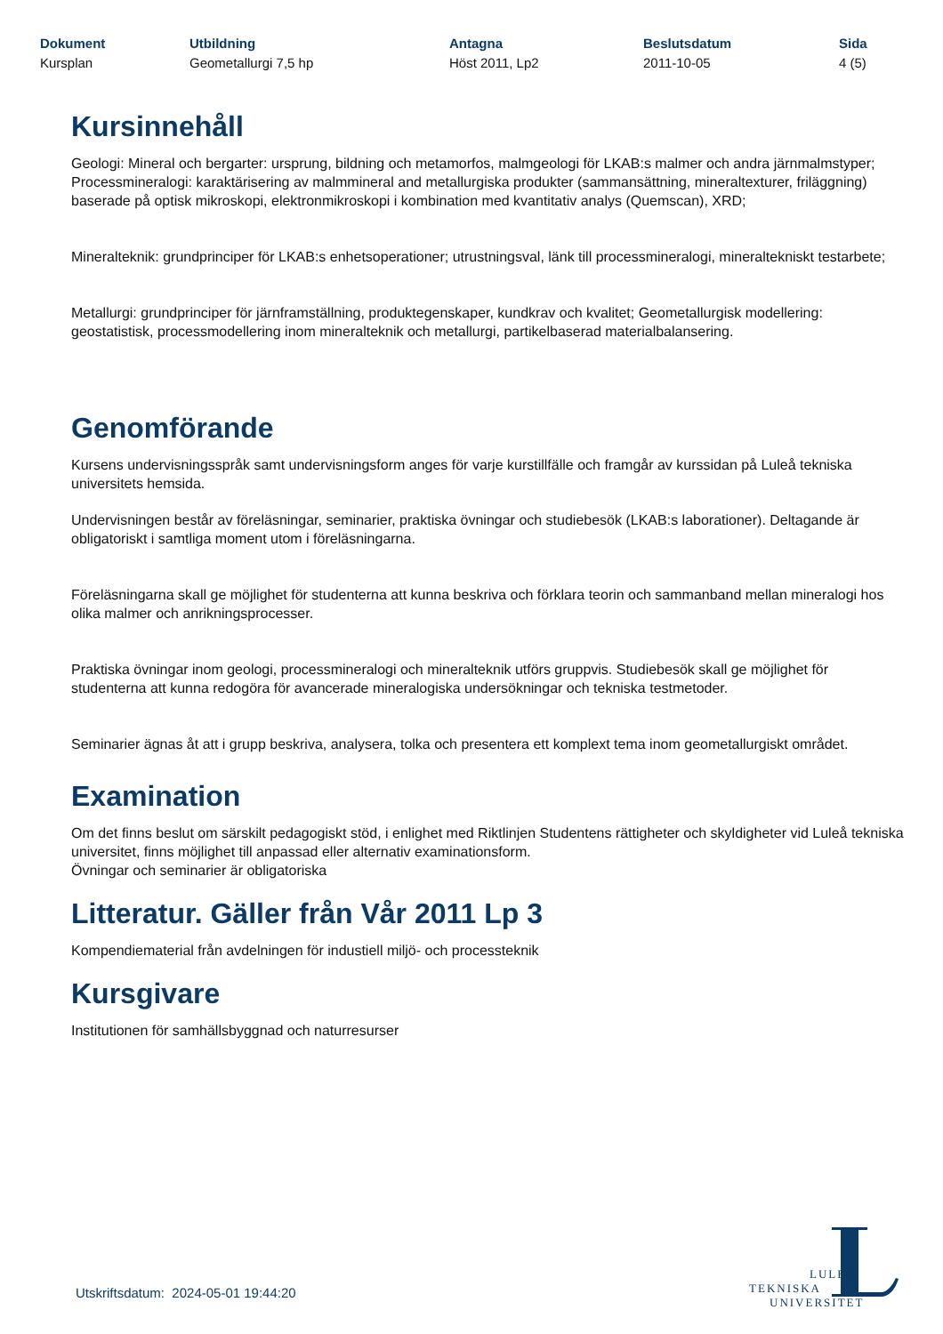Dokument
Kursplan
Utbildning
Geometallurgi 7,5 hp
Antagna
Höst 2011, Lp2
Beslutsdatum
2011-10-05
Sida
4 (5)
Kursinnehåll
Geologi: Mineral och bergarter: ursprung, bildning och metamorfos, malmgeologi för LKAB:s malmer och andra järnmalmstyper; Processmineralogi: karaktärisering av malmmineral and metallurgiska produkter (sammansättning, mineraltexturer, friläggning) baserade på optisk mikroskopi, elektronmikroskopi i kombination med kvantitativ analys (Quemscan), XRD;
Mineralteknik: grundprinciper för LKAB:s enhetsoperationer; utrustningsval, länk till processmineralogi, mineraltekniskt testarbete;
Metallurgi: grundprinciper för järnframställning, produktegenskaper, kundkrav och kvalitet; Geometallurgisk modellering: geostatistisk, processmodellering inom mineralteknik och metallurgi, partikelbaserad materialbalansering.
Genomförande
Kursens undervisningsspråk samt undervisningsform anges för varje kurstillfälle och framgår av kurssidan på Luleå tekniska universitets hemsida.
Undervisningen består av föreläsningar, seminarier, praktiska övningar och studiebesök (LKAB:s laborationer). Deltagande är obligatoriskt i samtliga moment utom i föreläsningarna.
Föreläsningarna skall ge möjlighet för studenterna att kunna beskriva och förklara teorin och sammanband mellan mineralogi hos olika malmer och anrikningsprocesser.
Praktiska övningar inom geologi, processmineralogi och mineralteknik utförs gruppvis. Studiebesök skall ge möjlighet för studenterna att kunna redogöra för avancerade mineralogiska undersökningar och tekniska testmetoder.
Seminarier ägnas åt att i grupp beskriva, analysera, tolka och presentera ett komplext tema inom geometallurgiskt området.
Examination
Om det finns beslut om särskilt pedagogiskt stöd, i enlighet med Riktlinjen Studentens rättigheter och skyldigheter vid Luleå tekniska universitet, finns möjlighet till anpassad eller alternativ examinationsform.
Övningar och seminarier är obligatoriska
Litteratur. Gäller från Vår 2011 Lp 3
Kompendiematerial från avdelningen för industiell miljö- och processteknik
Kursgivare
Institutionen för samhällsbyggnad och naturresurser
Utskriftsdatum: 2024-05-01 19:44:20
LULEÅ
TEKNISKA
UNIVERSITET